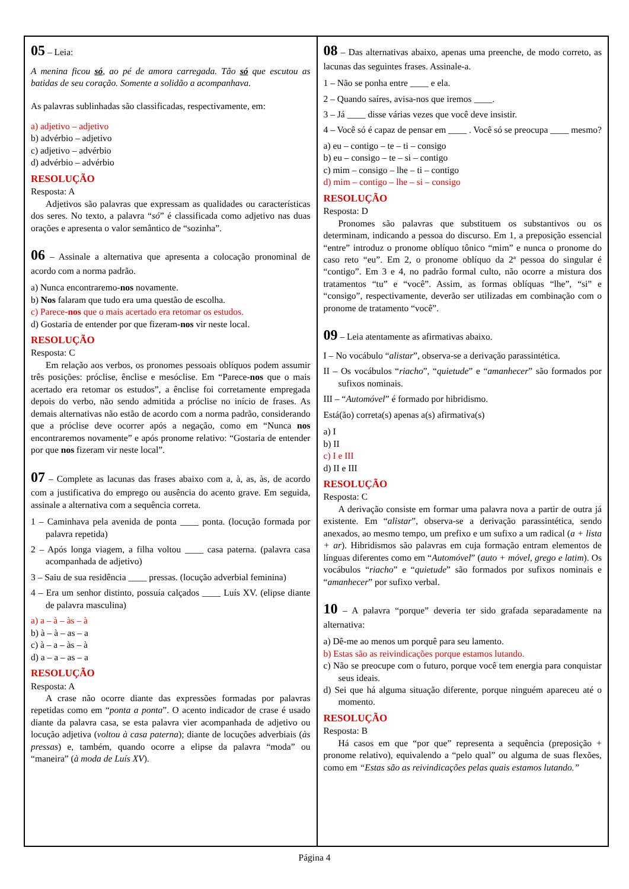05 – Leia:
A menina ficou só, ao pé de amora carregada. Tão só que escutou as batidas de seu coração. Somente a solidão a acompanhava.
As palavras sublinhadas são classificadas, respectivamente, em:
a) adjetivo – adjetivo
b) advérbio – adjetivo
c) adjetivo – advérbio
d) advérbio – advérbio
RESOLUÇÃO
Resposta: A
Adjetivos são palavras que expressam as qualidades ou características dos seres. No texto, a palavra “só” é classificada como adjetivo nas duas orações e apresenta o valor semântico de “sozinha”.
06 – Assinale a alternativa que apresenta a colocação pronominal de acordo com a norma padrão.
a) Nunca encontraremo-nos novamente.
b) Nos falaram que tudo era uma questão de escolha.
c) Parece-nos que o mais acertado era retomar os estudos.
d) Gostaria de entender por que fizeram-nos vir neste local.
RESOLUÇÃO
Resposta: C
Em relação aos verbos, os pronomes pessoais oblíquos podem assumir três posições: próclise, ênclise e mesóclise. Em “Parece-nos que o mais acertado era retomar os estudos”, a ênclise foi corretamente empregada depois do verbo, não sendo admitida a próclise no início de frases. As demais alternativas não estão de acordo com a norma padrão, considerando que a próclise deve ocorrer após a negação, como em “Nunca nos encontraremos novamente” e após pronome relativo: “Gostaria de entender por que nos fizeram vir neste local”.
07 – Complete as lacunas das frases abaixo com a, à, as, às, de acordo com a justificativa do emprego ou ausência do acento grave. Em seguida, assinale a alternativa com a sequência correta.
1 – Caminhava pela avenida de ponta ____ ponta. (locução formada por palavra repetida)
2 – Após longa viagem, a filha voltou ____ casa paterna. (palavra casa acompanhada de adjetivo)
3 – Saiu de sua residência ____ pressas. (locução adverbial feminina)
4 – Era um senhor distinto, possuía calçados ____ Luís XV. (elipse diante de palavra masculina)
a) a – à – às – à
b) à – à – as – a
c) à – a – às – à
d) a – a – as – a
RESOLUÇÃO
Resposta: A
A crase não ocorre diante das expressões formadas por palavras repetidas como em “ponta a ponta”. O acento indicador de crase é usado diante da palavra casa, se esta palavra vier acompanhada de adjetivo ou locução adjetiva (voltou à casa paterna); diante de locuções adverbiais (às pressas) e, também, quando ocorre a elipse da palavra “moda” ou “maneira” (à moda de Luís XV).
08 – Das alternativas abaixo, apenas uma preenche, de modo correto, as lacunas das seguintes frases. Assinale-a.
1 – Não se ponha entre ____ e ela.
2 – Quando saíres, avisa-nos que iremos ____.
3 – Já ____ disse várias vezes que você deve insistir.
4 – Você só é capaz de pensar em ____ . Você só se preocupa ____ mesmo?
a) eu – contigo – te – ti – consigo
b) eu – consigo – te – si – contigo
c) mim – consigo – lhe – ti – contigo
d) mim – contigo – lhe – si – consigo
RESOLUÇÃO
Resposta: D
Pronomes são palavras que substituem os substantivos ou os determinam, indicando a pessoa do discurso. Em 1, a preposição essencial “entre” introduz o pronome oblíquo tônico “mim” e nunca o pronome do caso reto “eu”. Em 2, o pronome oblíquo da 2ª pessoa do singular é “contigo”. Em 3 e 4, no padrão formal culto, não ocorre a mistura dos tratamentos “tu” e “você”. Assim, as formas oblíquas “lhe”, “si” e “consigo”, respectivamente, deverão ser utilizadas em combinação com o pronome de tratamento “você”.
09 – Leia atentamente as afirmativas abaixo.
I – No vocábulo “alistar”, observa-se a derivação parassintética.
II – Os vocábulos “riacho”, “quietude” e “amanhecer” são formados por sufixos nominais.
III – “Automóvel” é formado por hibridismo.
Está(ão) correta(s) apenas a(s) afirmativa(s)
a) I
b) II
c) I e III
d) II e III
RESOLUÇÃO
Resposta: C
A derivação consiste em formar uma palavra nova a partir de outra já existente. Em “alistar”, observa-se a derivação parassintética, sendo anexados, ao mesmo tempo, um prefixo e um sufixo a um radical (a + lista + ar). Hibridismos são palavras em cuja formação entram elementos de línguas diferentes como em “Automóvel” (auto + móvel, grego e latim). Os vocábulos “riacho” e “quietude” são formados por sufixos nominais e “amanhecer” por sufixo verbal.
10 – A palavra “porque” deveria ter sido grafada separadamente na alternativa:
a) Dê-me ao menos um porquê para seu lamento.
b) Estas são as reivindicações porque estamos lutando.
c) Não se preocupe com o futuro, porque você tem energia para conquistar seus ideais.
d) Sei que há alguma situação diferente, porque ninguém apareceu até o momento.
RESOLUÇÃO
Resposta: B
Há casos em que “por que” representa a sequência (preposição + pronome relativo), equivalendo a “pelo qual” ou alguma de suas flexões, como em “Estas são as reivindicações pelas quais estamos lutando.”
Página 4